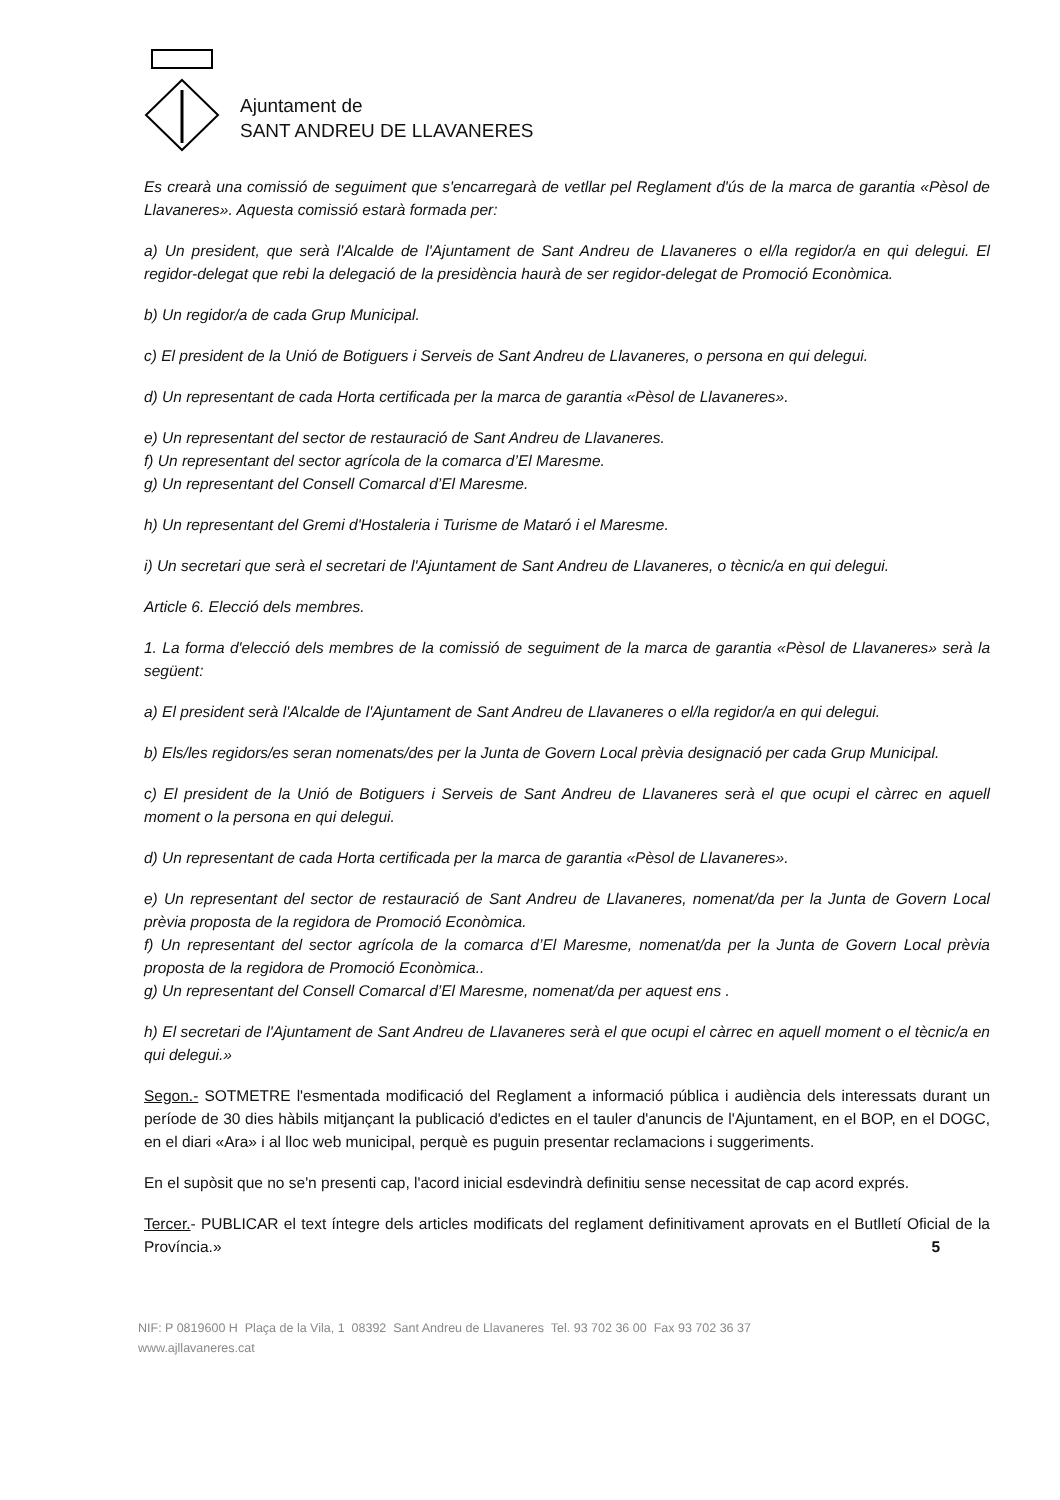Ajuntament de
SANT ANDREU DE LLAVANERES
Es crearà una comissió de seguiment que s'encarregarà de vetllar pel Reglament d'ús de la marca de garantia «Pèsol de Llavaneres». Aquesta comissió estarà formada per:
a) Un president, que serà l'Alcalde de l'Ajuntament de Sant Andreu de Llavaneres o el/la regidor/a en qui delegui. El regidor-delegat que rebi la delegació de la presidència haurà de ser regidor-delegat de Promoció Econòmica.
b) Un regidor/a de cada Grup Municipal.
c) El president de la Unió de Botiguers i Serveis de Sant Andreu de Llavaneres, o persona en qui delegui.
d) Un representant de cada Horta certificada per la marca de garantia «Pèsol de Llavaneres».
e) Un representant del sector de restauració de Sant Andreu de Llavaneres.
f) Un representant del sector agrícola de la comarca d’El Maresme.
g) Un representant del Consell Comarcal d’El Maresme.
h) Un representant del Gremi d'Hostaleria i Turisme de Mataró i el Maresme.
i) Un secretari que serà el secretari de l'Ajuntament de Sant Andreu de Llavaneres, o tècnic/a en qui delegui.
Article 6. Elecció dels membres.
1. La forma d'elecció dels membres de la comissió de seguiment de la marca de garantia «Pèsol de Llavaneres» serà la següent:
a) El president serà l'Alcalde de l'Ajuntament de Sant Andreu de Llavaneres o el/la regidor/a en qui delegui.
b) Els/les regidors/es seran nomenats/des per la Junta de Govern Local prèvia designació per cada Grup Municipal.
c) El president de la Unió de Botiguers i Serveis de Sant Andreu de Llavaneres serà el que ocupi el càrrec en aquell moment o la persona en qui delegui.
d) Un representant de cada Horta certificada per la marca de garantia «Pèsol de Llavaneres».
e) Un representant del sector de restauració de Sant Andreu de Llavaneres, nomenat/da per la Junta de Govern Local prèvia proposta de la regidora de Promoció Econòmica.
f) Un representant del sector agrícola de la comarca d’El Maresme, nomenat/da per la Junta de Govern Local prèvia proposta de la regidora de Promoció Econòmica..
g) Un representant del Consell Comarcal d’El Maresme, nomenat/da per aquest ens .
h) El secretari de l'Ajuntament de Sant Andreu de Llavaneres serà el que ocupi el càrrec en aquell moment o el tècnic/a en qui delegui.»
Segon.- SOTMETRE l'esmentada modificació del Reglament a informació pública i audiència dels interessats durant un període de 30 dies hàbils mitjançant la publicació d'edictes en el tauler d'anuncis de l'Ajuntament, en el BOP, en el DOGC, en el diari «Ara» i al lloc web municipal, perquè es puguin presentar reclamacions i suggeriments.
En el supòsit que no se'n presenti cap, l'acord inicial esdevindrà definitiu sense necessitat de cap acord exprés.
Tercer.- PUBLICAR el text íntegre dels articles modificats del reglament definitivament aprovats en el Butlletí Oficial de la Província.» 5
NIF: P 0819600 H Plaça de la Vila, 1 08392 Sant Andreu de Llavaneres Tel. 93 702 36 00 Fax 93 702 36 37
www.ajllavaneres.cat